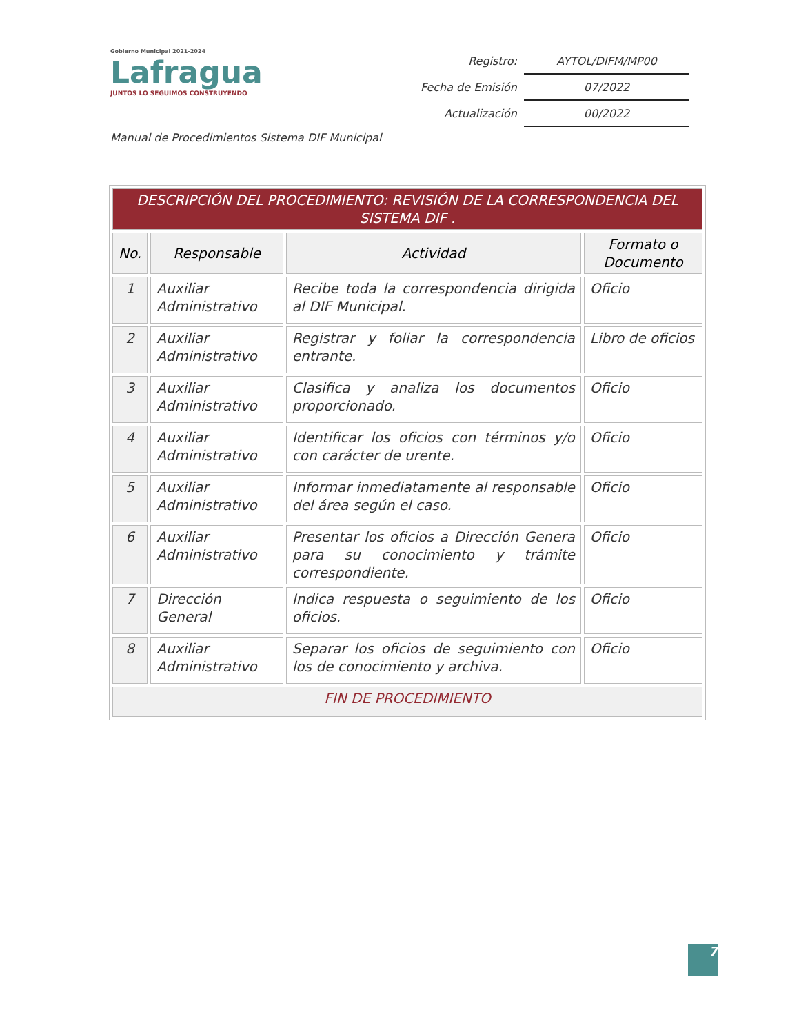Gobierno Municipal 2021-2024
Lafragua
JUNTOS LO SEGUIMOS CONSTRUYENDO
| Registro: | AYTOL/DIFM/MP00 |
| Fecha de Emisión | 07/2022 |
| Actualización | 00/2022 |
Manual de Procedimientos Sistema DIF Municipal
| DESCRIPCIÓN DEL PROCEDIMIENTO: REVISIÓN DE LA CORRESPONDENCIA DEL SISTEMA DIF . | | | |
| --- | --- | --- | --- |
| No. | Responsable | Actividad | Formato o Documento |
| 1 | Auxiliar Administrativo | Recibe toda la correspondencia dirigida al DIF Municipal. | Oficio |
| 2 | Auxiliar Administrativo | Registrar y foliar la correspondencia entrante. | Libro de oficios |
| 3 | Auxiliar Administrativo | Clasifica y analiza los documentos proporcionado. | Oficio |
| 4 | Auxiliar Administrativo | Identificar los oficios con términos y/o con carácter de urente. | Oficio |
| 5 | Auxiliar Administrativo | Informar inmediatamente al responsable del área según el caso. | Oficio |
| 6 | Auxiliar Administrativo | Presentar los oficios a Dirección Genera para su conocimiento y trámite correspondiente. | Oficio |
| 7 | Dirección General | Indica respuesta o seguimiento de los oficios. | Oficio |
| 8 | Auxiliar Administrativo | Separar los oficios de seguimiento con los de conocimiento y archiva. | Oficio |
| FIN DE PROCEDIMIENTO | | | |
7